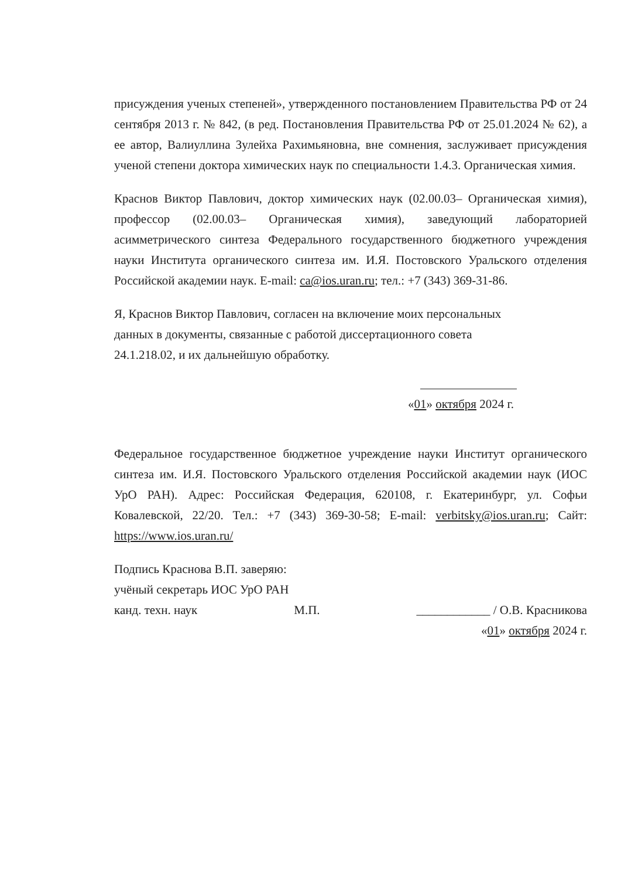присуждения ученых степеней», утвержденного постановлением Правительства РФ от 24 сентября 2013 г. № 842, (в ред. Постановления Правительства РФ от 25.01.2024 № 62), а ее автор, Валиуллина Зулейха Рахимьяновна, вне сомнения, заслуживает присуждения ученой степени доктора химических наук по специальности 1.4.3. Органическая химия.
Краснов Виктор Павлович, доктор химических наук (02.00.03– Органическая химия), профессор (02.00.03– Органическая химия), заведующий лабораторией асимметрического синтеза Федерального государственного бюджетного учреждения науки Института органического синтеза им. И.Я. Постовского Уральского отделения Российской академии наук. E-mail: ca@ios.uran.ru; тел.: +7 (343) 369-31-86.
Я, Краснов Виктор Павлович, согласен на включение моих персональных
данных в документы, связанные с работой диссертационного совета
24.1.218.02, и их дальнейшую обработку.
«01» октября 2024 г.
Федеральное государственное бюджетное учреждение науки Институт органического синтеза им. И.Я. Постовского Уральского отделения Российской академии наук (ИОС УрО РАН). Адрес: Российская Федерация, 620108, г. Екатеринбург, ул. Софьи Ковалевской, 22/20. Тел.: +7 (343) 369-30-58; E-mail: verbitsky@ios.uran.ru; Сайт: https://www.ios.uran.ru/
Подпись Краснова В.П. заверяю:
учёный секретарь ИОС УрО РАН
канд. техн. наук М.П. ____________ / О.В. Красникова
«01» октября 2024 г.